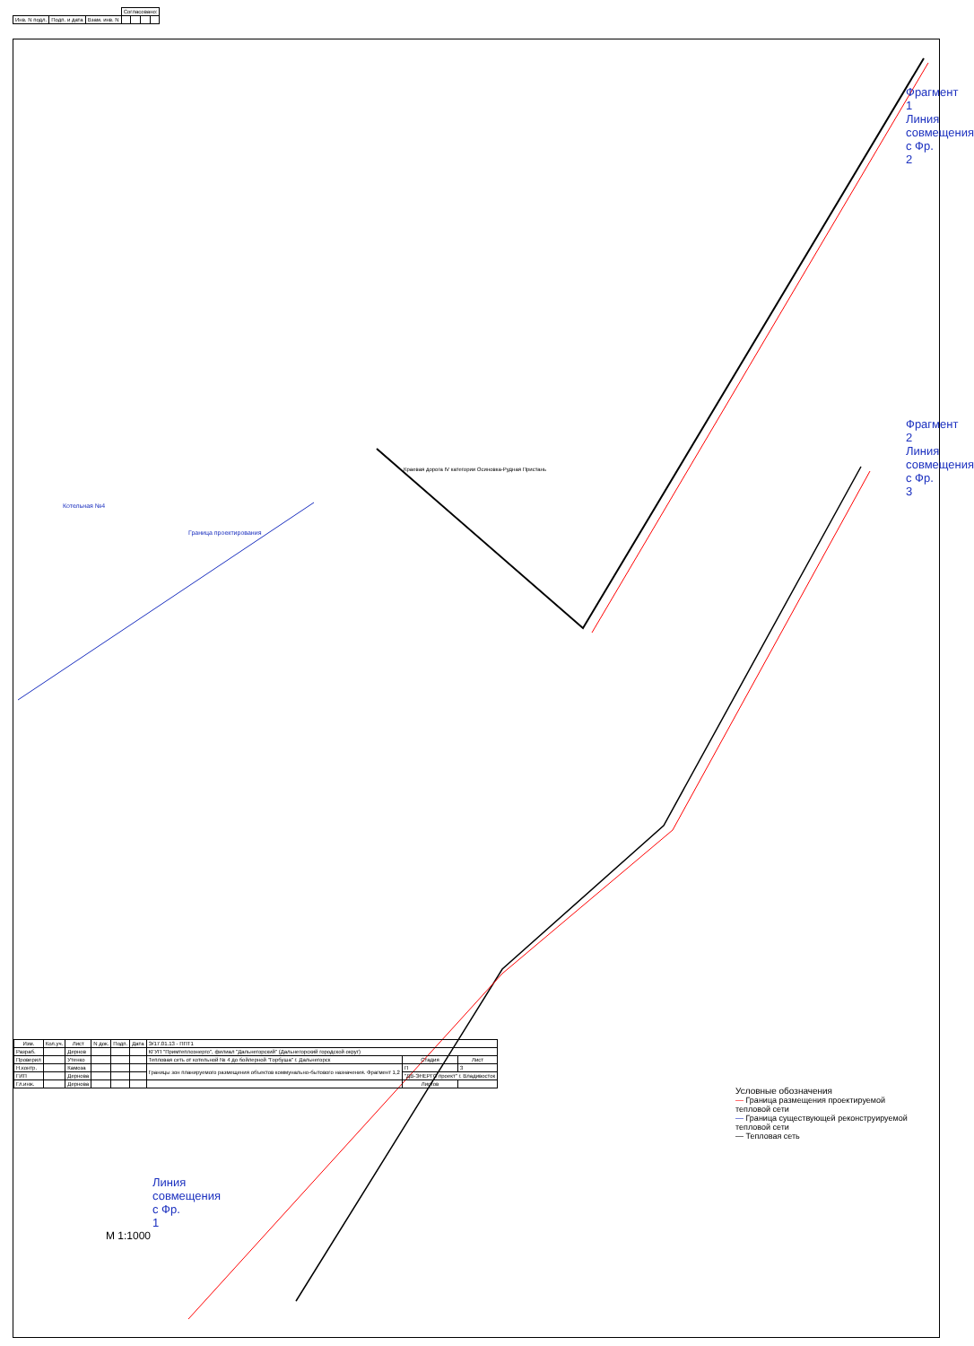| | | | Согласовано: | | | |
| Инв. N подл. | Подп. и дата | Взам. инв. N | | | | |
Фрагмент 1
Линия совмещения с Фр. 2
Фрагмент 2
Линия совмещения с Фр. 3
Линия совмещения с Фр. 1
Котельная №4
Граница проектирования
Краевая дорога IV категории Осиновка-Рудная Пристань
Условные обозначения
— Граница размещения проектируемой тепловой сети
— Граница существующей реконструируемой тепловой сети
— Тепловая сеть
М 1:1000
| Изм. | Кол.уч. | Лист | N док. | Подп. | Дата | Э/17.01.13 - ППТ1 | | |
| Разраб. | | Дернов | | | | КГУП "Примтеплоэнерго", филиал "Дальнегорский" (Дальнегорский городской округ) | | |
| Проверил | | Утенко | | | | Тепловая сеть от котельной № 4 до бойлерной "Горбуша" г. Дальнегорск | Стадия | Лист |
| Н.контр. | | Камоза | | | | Границы зон планируемого размещения объектов коммунально-бытового назначения. Фрагмент 1,2 | П | 3 |
| ГИП | | Дернова | | | | | "ДВ-ЭНЕРГО проект" г. Владивосток | |
| Гл.инж. | | Дернова | | | | | Листов | |